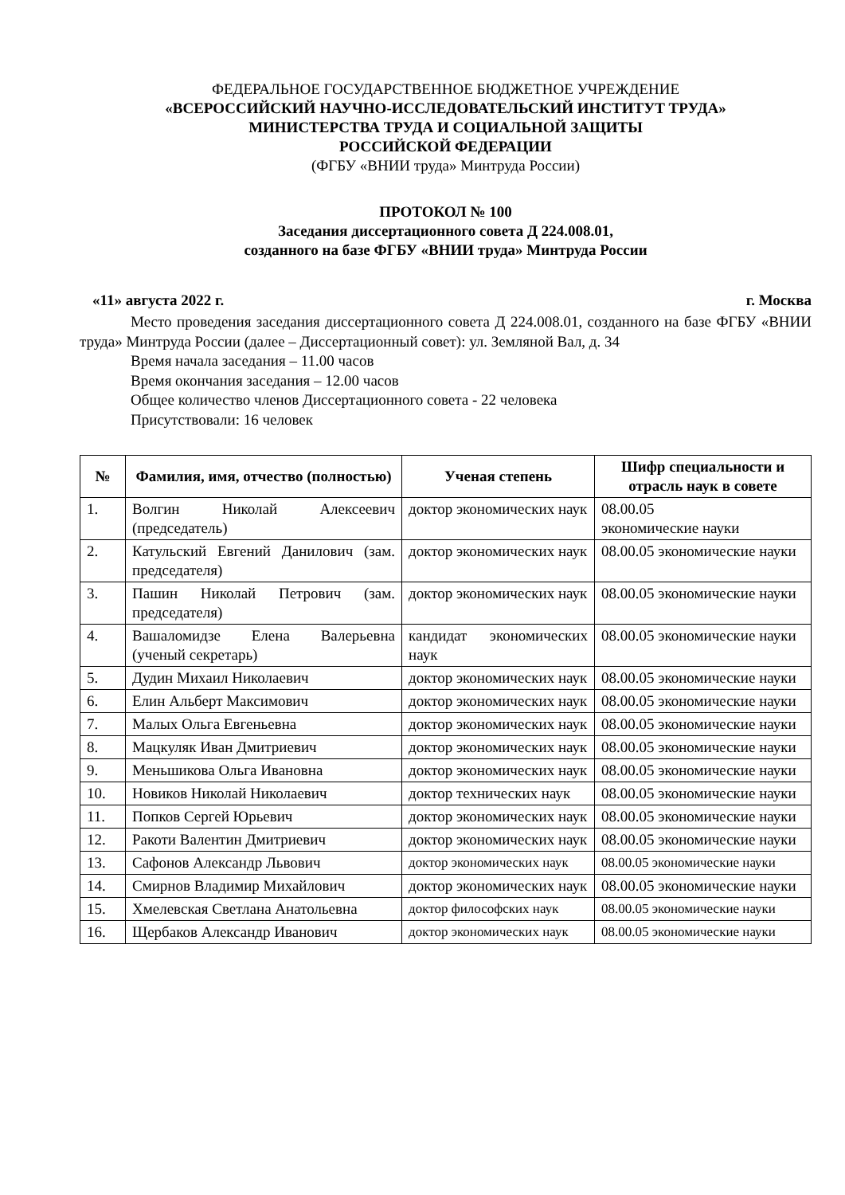ФЕДЕРАЛЬНОЕ ГОСУДАРСТВЕННОЕ БЮДЖЕТНОЕ УЧРЕЖДЕНИЕ
«ВСЕРОССИЙСКИЙ НАУЧНО-ИССЛЕДОВАТЕЛЬСКИЙ ИНСТИТУТ ТРУДА»
МИНИСТЕРСТВА ТРУДА И СОЦИАЛЬНОЙ ЗАЩИТЫ
РОССИЙСКОЙ ФЕДЕРАЦИИ
(ФГБУ «ВНИИ труда» Минтруда России)
ПРОТОКОЛ № 100
Заседания диссертационного совета Д 224.008.01,
созданного на базе ФГБУ «ВНИИ труда» Минтруда России
«11» августа 2022 г. г. Москва
Место проведения заседания диссертационного совета Д 224.008.01, созданного на базе ФГБУ «ВНИИ труда» Минтруда России (далее – Диссертационный совет): ул. Земляной Вал, д. 34
Время начала заседания – 11.00 часов
Время окончания заседания – 12.00 часов
Общее количество членов Диссертационного совета - 22 человека
Присутствовали: 16 человек
| № | Фамилия, имя, отчество (полностью) | Ученая степень | Шифр специальности и отрасль наук в совете |
| --- | --- | --- | --- |
| 1. | Волгин Николай Алексеевич (председатель) | доктор экономических наук | 08.00.05 экономические науки |
| 2. | Катульский Евгений Данилович (зам. председателя) | доктор экономических наук | 08.00.05 экономические науки |
| 3. | Пашин Николай Петрович (зам. председателя) | доктор экономических наук | 08.00.05 экономические науки |
| 4. | Вашаломидзе Елена Валерьевна (ученый секретарь) | кандидат экономических наук | 08.00.05 экономические науки |
| 5. | Дудин Михаил Николаевич | доктор экономических наук | 08.00.05 экономические науки |
| 6. | Елин Альберт Максимович | доктор экономических наук | 08.00.05 экономические науки |
| 7. | Малых Ольга Евгеньевна | доктор экономических наук | 08.00.05 экономические науки |
| 8. | Мацкуляк Иван Дмитриевич | доктор экономических наук | 08.00.05 экономические науки |
| 9. | Меньшикова Ольга Ивановна | доктор экономических наук | 08.00.05 экономические науки |
| 10. | Новиков Николай Николаевич | доктор технических наук | 08.00.05 экономические науки |
| 11. | Попков Сергей Юрьевич | доктор экономических наук | 08.00.05 экономические науки |
| 12. | Ракоти Валентин Дмитриевич | доктор экономических наук | 08.00.05 экономические науки |
| 13. | Сафонов Александр Львович | доктор экономических наук | 08.00.05 экономические науки |
| 14. | Смирнов Владимир Михайлович | доктор экономических наук | 08.00.05 экономические науки |
| 15. | Хмелевская Светлана Анатольевна | доктор философских наук | 08.00.05 экономические науки |
| 16. | Щербаков Александр Иванович | доктор экономических наук | 08.00.05 экономические науки |